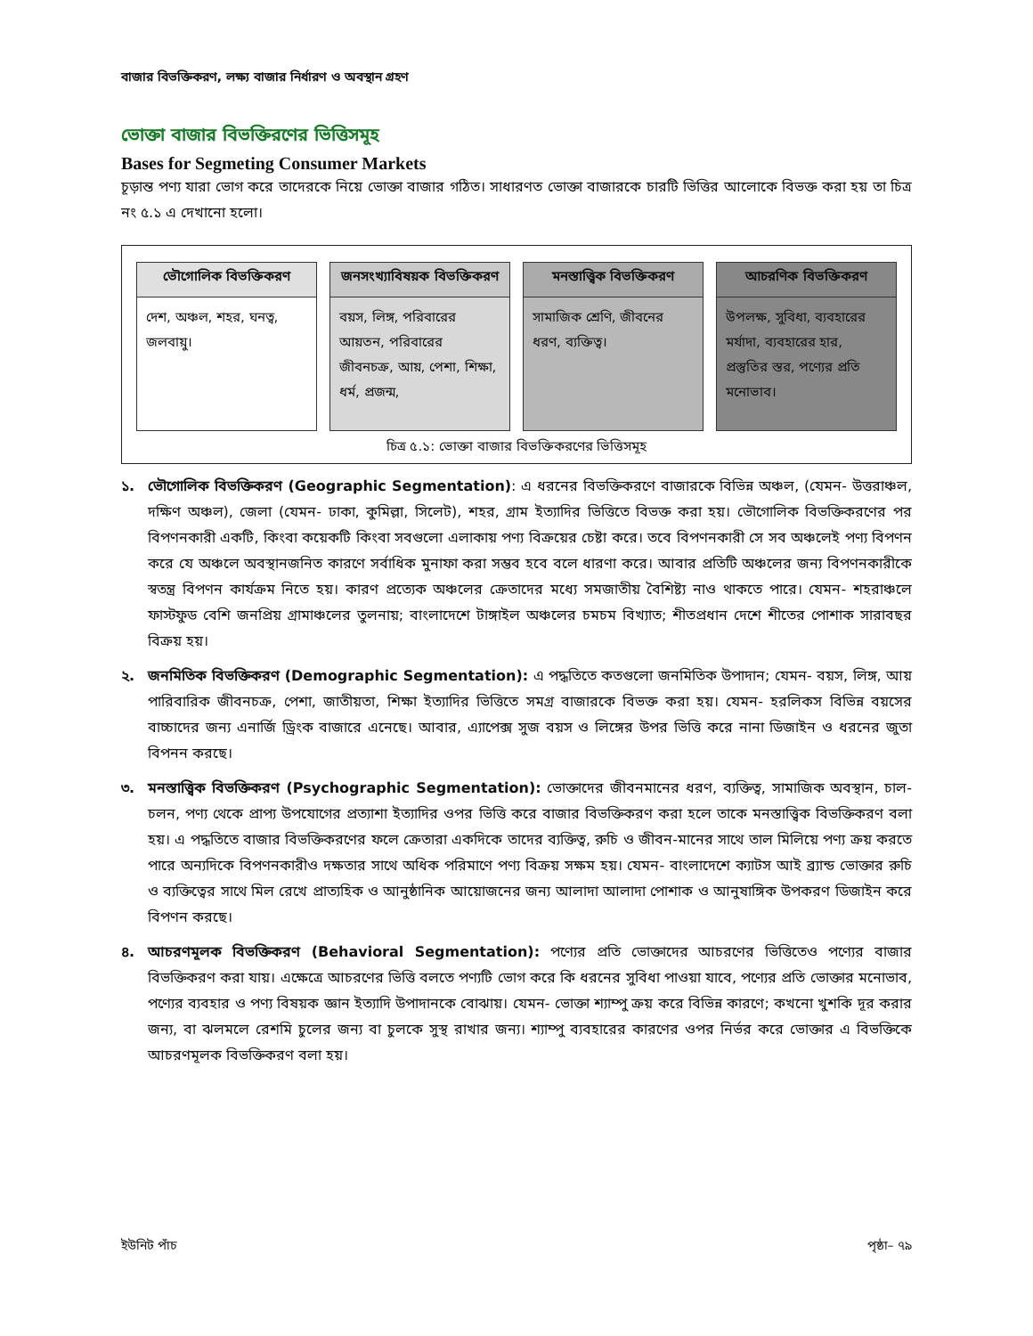বাজার বিভক্তিকরণ, লক্ষ্য বাজার নির্ধারণ ও অবস্থান গ্রহণ
ভোক্তা বাজার বিভক্তিরণের ভিত্তিসমূহ
Bases for Segmeting Consumer Markets
চূড়ান্ত পণ্য যারা ভোগ করে তাদেরকে নিয়ে ভোক্তা বাজার গঠিত। সাধারণত ভোক্তা বাজারকে চারটি ভিত্তির আলোকে বিভক্ত করা হয় তা চিত্র নং ৫.১ এ দেখানো হলো।
ভৌগোলিক বিভক্তিকরণ
দেশ, অঞ্চল, শহর, ঘনত্ব, জলবায়ু।
জনসংখ্যাবিষয়ক বিভক্তিকরণ
বয়স, লিঙ্গ, পরিবারের আয়তন, পরিবারের জীবনচক্র, আয়, পেশা, শিক্ষা, ধর্ম, প্রজন্ম,
মনস্তাত্ত্বিক বিভক্তিকরণ
সামাজিক শ্রেণি, জীবনের ধরণ, ব্যক্তিত্ব।
আচরণিক বিভক্তিকরণ
উপলক্ষ, সুবিধা, ব্যবহারের মর্যাদা, ব্যবহারের হার, প্রস্তুতির স্তর, পণ্যের প্রতি মনোভাব।
চিত্র ৫.১: ভোক্তা বাজার বিভক্তিকরণের ভিত্তিসমূহ
১. ভৌগোলিক বিভক্তিকরণ (Geographic Segmentation): এ ধরনের বিভক্তিকরণে বাজারকে বিভিন্ন অঞ্চল, (যেমন- উত্তরাঞ্চল, দক্ষিণ অঞ্চল), জেলা (যেমন- ঢাকা, কুমিল্লা, সিলেট), শহর, গ্রাম ইত্যাদির ভিত্তিতে বিভক্ত করা হয়। ভৌগোলিক বিভক্তিকরণের পর বিপণনকারী একটি, কিংবা কয়েকটি কিংবা সবগুলো এলাকায় পণ্য বিক্রয়ের চেষ্টা করে। তবে বিপণনকারী সে সব অঞ্চলেই পণ্য বিপণন করে যে অঞ্চলে অবস্থানজনিত কারণে সর্বাধিক মুনাফা করা সম্ভব হবে বলে ধারণা করে। আবার প্রতিটি অঞ্চলের জন্য বিপণনকারীকে স্বতন্ত্র বিপণন কার্যক্রম নিতে হয়। কারণ প্রত্যেক অঞ্চলের ক্রেতাদের মধ্যে সমজাতীয় বৈশিষ্ট্য নাও থাকতে পারে। যেমন- শহরাঞ্চলে ফাস্টফুড বেশি জনপ্রিয় গ্রামাঞ্চলের তুলনায়; বাংলাদেশে টাঙ্গাইল অঞ্চলের চমচম বিখ্যাত; শীতপ্রধান দেশে শীতের পোশাক সারাবছর বিক্রয় হয়।
২. জনমিতিক বিভক্তিকরণ (Demographic Segmentation): এ পদ্ধতিতে কতগুলো জনমিতিক উপাদান; যেমন- বয়স, লিঙ্গ, আয় পারিবারিক জীবনচক্র, পেশা, জাতীয়তা, শিক্ষা ইত্যাদির ভিত্তিতে সমগ্র বাজারকে বিভক্ত করা হয়। যেমন- হরলিকস বিভিন্ন বয়সের বাচ্চাদের জন্য এনার্জি ড্রিংক বাজারে এনেছে। আবার, এ্যাপেক্স সুজ বয়স ও লিঙ্গের উপর ভিত্তি করে নানা ডিজাইন ও ধরনের জুতা বিপনন করছে।
৩. মনস্তাত্ত্বিক বিভক্তিকরণ (Psychographic Segmentation): ভোক্তাদের জীবনমানের ধরণ, ব্যক্তিত্ব, সামাজিক অবস্থান, চাল-চলন, পণ্য থেকে প্রাপ্য উপযোগের প্রত্যাশা ইত্যাদির ওপর ভিত্তি করে বাজার বিভক্তিকরণ করা হলে তাকে মনস্তাত্ত্বিক বিভক্তিকরণ বলা হয়। এ পদ্ধতিতে বাজার বিভক্তিকরণের ফলে ক্রেতারা একদিকে তাদের ব্যক্তিত্ব, রুচি ও জীবন-মানের সাথে তাল মিলিয়ে পণ্য ক্রয় করতে পারে অন্যদিকে বিপণনকারীও দক্ষতার সাথে অধিক পরিমাণে পণ্য বিক্রয় সক্ষম হয়। যেমন- বাংলাদেশে ক্যাটস আই ব্র্যান্ড ভোক্তার রুচি ও ব্যক্তিত্বের সাথে মিল রেখে প্রাত্যহিক ও আনুষ্ঠানিক আয়োজনের জন্য আলাদা আলাদা পোশাক ও আনুষাঙ্গিক উপকরণ ডিজাইন করে বিপণন করছে।
৪. আচরণমূলক বিভক্তিকরণ (Behavioral Segmentation): পণ্যের প্রতি ভোক্তাদের আচরণের ভিত্তিতেও পণ্যের বাজার বিভক্তিকরণ করা যায়। এক্ষেত্রে আচরণের ভিত্তি বলতে পণ্যটি ভোগ করে কি ধরনের সুবিধা পাওয়া যাবে, পণ্যের প্রতি ভোক্তার মনোভাব, পণ্যের ব্যবহার ও পণ্য বিষয়ক জ্ঞান ইত্যাদি উপাদানকে বোঝায়। যেমন- ভোক্তা শ্যাম্পু ক্রয় করে বিভিন্ন কারণে; কখনো খুশকি দূর করার জন্য, বা ঝলমলে রেশমি চুলের জন্য বা চুলকে সুস্থ রাখার জন্য। শ্যাম্পু ব্যবহারের কারণের ওপর নির্ভর করে ভোক্তার এ বিভক্তিকে আচরণমূলক বিভক্তিকরণ বলা হয়।
ইউনিট পাঁচ পৃষ্ঠা– ৭৯